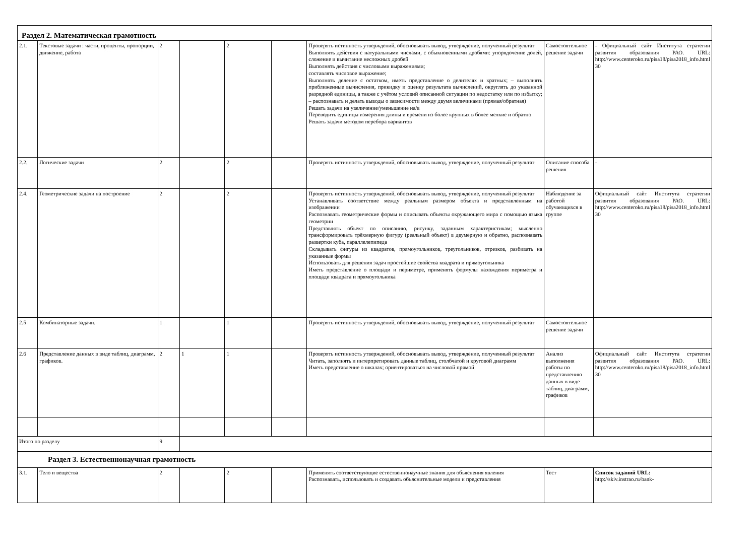| Раздел 2. Математическая грамотность | | | | | | | | |
| 2.1. | Текстовые задачи : части, проценты, пропорции, движение, работа | 2 | | 2 | | Проверять истинность утверждений, обосновывать вывод, утверждение, полученный результат Выполнять действия с натуральными числами, с обыкновенными дробями: упорядочение долей, сложение и вычитание несложных дробей Выполнять действия с числовыми выражениями; составлять числовое выражение; Выполнять деление с остатком, иметь представление о делителях и кратных; – выполнять приближенные вычисления, прикидку и оценку результата вычислений, округлять до указанной разрядной единицы, а также с учётом условий описанной ситуации по недостатку или по избытку; – распознавать и делать выводы о зависимости между двумя величинами (прямая/обратная) Решать задачи на увеличение/уменьшение на/в Переводить единицы измерения длины и времени из более крупных в более мелкие и обратно Решать задачи методом перебора вариантов | Самостоятельное решение задачи | - Официальный сайт Института стратегии развития образования РАО. URL: http://www.centeroko.ru/pisa18/pisa2018_info.html 30 |
| 2.2. | Логические задачи | 2 | | 2 | | Проверять истинность утверждений, обосновывать вывод, утверждение, полученный результат | Описание способа решения | - |
| 2.4. | Геометрические задачи на построение | 2 | | 2 | | Проверять истинность утверждений, обосновывать вывод, утверждение, полученный результат Устанавливать соответствие между реальным размером объекта и представленным на изображении Распознавать геометрические формы и описывать объекты окружающего мира с помощью языка геометрии Представлять объект по описанию, рисунку, заданным характеристикам; мысленно трансформировать трёхмерную фигуру (реальный объект) в двумерную и обратно, распознавать развертки куба, параллелепипеда Складывать фигуры из квадратов, прямоугольников, треугольников, отрезков, разбивать на указанные формы Использовать для решения задач простейшие свойства квадрата и прямоугольника Иметь представление о площади и периметре, применять формулы нахождения периметра и площади квадрата и прямоугольника | Наблюдение за работой обучающихся в группе | Официальный сайт Института стратегии развития образования РАО. URL: http://www.centeroko.ru/pisa18/pisa2018_info.html 30 |
| 2.5 | Комбинаторные задачи. | 1 | | 1 | | Проверять истинность утверждений, обосновывать вывод, утверждение, полученный результат | Самостоятельное решение задачи | |
| 2.6 | Представление данных в виде таблиц, диаграмм, графиков. | 2 | 1 | 1 | | Проверять истинность утверждений, обосновывать вывод, утверждение, полученный результат Читать, заполнять и интерпретировать данные таблиц, столбчатой и круговой диаграмм Иметь представление о шкалах; ориентироваться на числовой прямой | Анализ выполнения работы по представлению данных в виде таблиц, диаграмм, графиков | Официальный сайт Института стратегии развития образования РАО. URL: http://www.centeroko.ru/pisa18/pisa2018_info.html 30 |
| Итого по разделу | | 9 | | | | | | |
| Раздел 3. Естественнонаучная грамотность | | | | | | | | |
| 3.1. | Тело и вещества | 2 | | 2 | | Применять соответствующие естественнонаучные знания для объяснения явления Распознавать, использовать и создавать объяснительные модели и представления | Тест | Список заданий URL: http://skiv.instrao.ru/bank- |